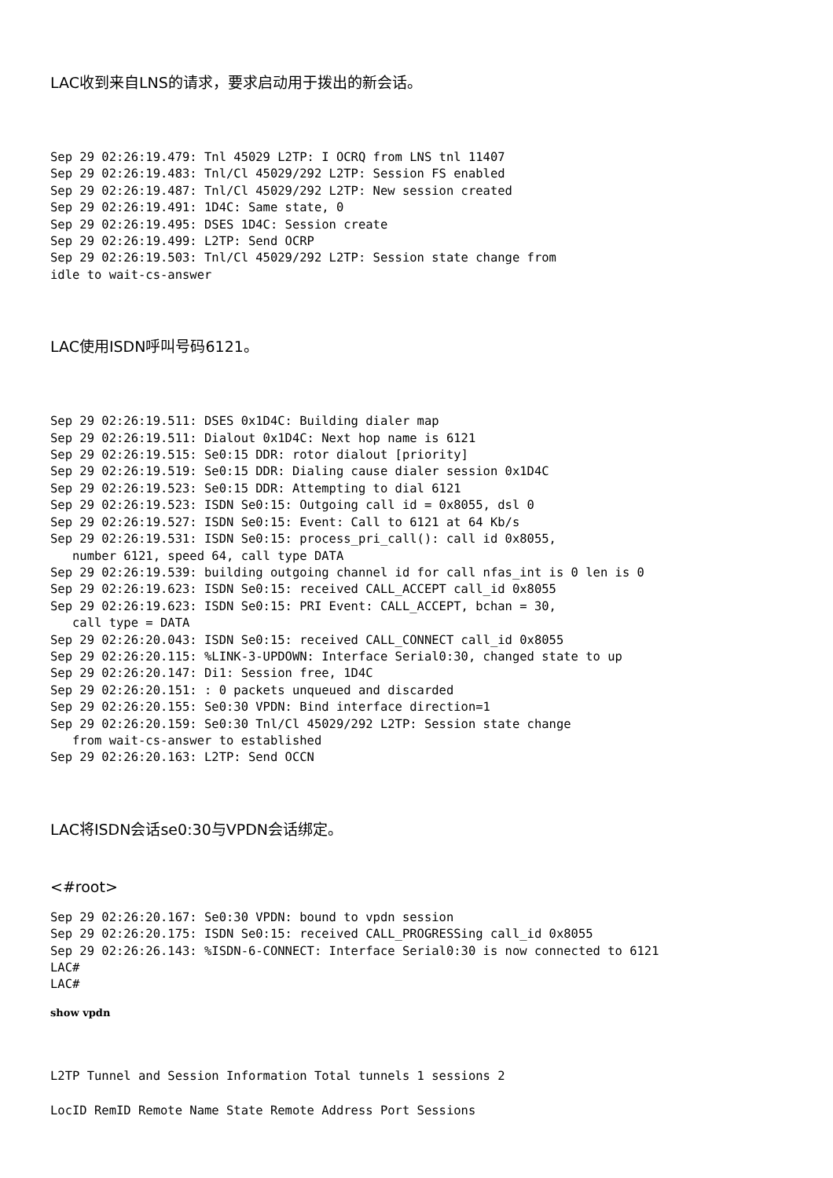LAC收到来自LNS的请求，要求启动用于拨出的新会话。
Sep 29 02:26:19.479: Tnl 45029 L2TP: I OCRQ from LNS tnl 11407
Sep 29 02:26:19.483: Tnl/Cl 45029/292 L2TP: Session FS enabled
Sep 29 02:26:19.487: Tnl/Cl 45029/292 L2TP: New session created
Sep 29 02:26:19.491: 1D4C: Same state, 0
Sep 29 02:26:19.495: DSES 1D4C: Session create
Sep 29 02:26:19.499: L2TP: Send OCRP
Sep 29 02:26:19.503: Tnl/Cl 45029/292 L2TP: Session state change from
idle to wait-cs-answer
LAC使用ISDN呼叫号码6121。
Sep 29 02:26:19.511: DSES 0x1D4C: Building dialer map
Sep 29 02:26:19.511: Dialout 0x1D4C: Next hop name is 6121
Sep 29 02:26:19.515: Se0:15 DDR: rotor dialout [priority]
Sep 29 02:26:19.519: Se0:15 DDR: Dialing cause dialer session 0x1D4C
Sep 29 02:26:19.523: Se0:15 DDR: Attempting to dial 6121
Sep 29 02:26:19.523: ISDN Se0:15: Outgoing call id = 0x8055, dsl 0
Sep 29 02:26:19.527: ISDN Se0:15: Event: Call to 6121 at 64 Kb/s
Sep 29 02:26:19.531: ISDN Se0:15: process_pri_call(): call id 0x8055,
   number 6121, speed 64, call type DATA
Sep 29 02:26:19.539: building outgoing channel id for call nfas_int is 0 len is 0
Sep 29 02:26:19.623: ISDN Se0:15: received CALL_ACCEPT call_id 0x8055
Sep 29 02:26:19.623: ISDN Se0:15: PRI Event: CALL_ACCEPT, bchan = 30,
   call type = DATA
Sep 29 02:26:20.043: ISDN Se0:15: received CALL_CONNECT call_id 0x8055
Sep 29 02:26:20.115: %LINK-3-UPDOWN: Interface Serial0:30, changed state to up
Sep 29 02:26:20.147: Di1: Session free, 1D4C
Sep 29 02:26:20.151: : 0 packets unqueued and discarded
Sep 29 02:26:20.155: Se0:30 VPDN: Bind interface direction=1
Sep 29 02:26:20.159: Se0:30 Tnl/Cl 45029/292 L2TP: Session state change
   from wait-cs-answer to established
Sep 29 02:26:20.163: L2TP: Send OCCN
LAC将ISDN会话se0:30与VPDN会话绑定。
<#root>
Sep 29 02:26:20.167: Se0:30 VPDN: bound to vpdn session
Sep 29 02:26:20.175: ISDN Se0:15: received CALL_PROGRESSing call_id 0x8055
Sep 29 02:26:26.143: %ISDN-6-CONNECT: Interface Serial0:30 is now connected to 6121
LAC#
LAC#
show vpdn
L2TP Tunnel and Session Information Total tunnels 1 sessions 2
LocID RemID Remote Name State Remote Address Port Sessions